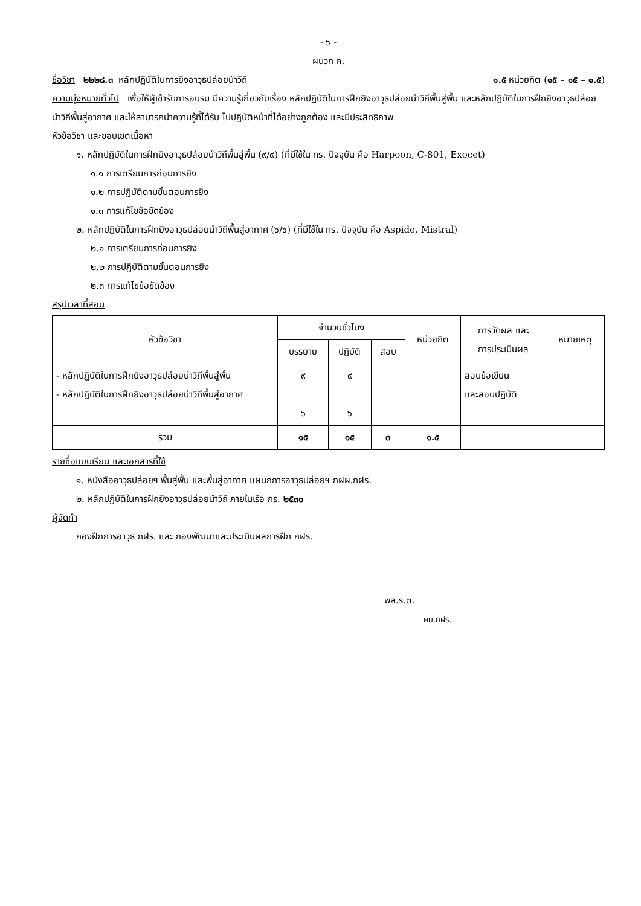- ๖ -
ผนวก ค.
ชื่อวิชา ๒๒๒๘.๓ หลักปฏิบัติในการยิงอาวุธปล่อยนำวิถี ๑.๕ หน่วยกิต (๑๕ – ๑๕ – ๑.๕)
ความมุ่งหมายทั่วไป เพื่อให้ผู้เข้ารับการอบรม มีความรู้เกี่ยวกับเรื่อง หลักปฏิบัติในการฝึกยิงอาวุธปล่อยนำวิถีพื้นสู่พื้น และหลักปฏิบัติในการฝึกยิงอาวุธปล่อยนำวิถีพื้นสู่อากาศ และให้สามารถนำความรู้ที่ได้รับ ไปปฏิบัติหน้าที่ได้อย่างถูกต้อง และมีประสิทธิภาพ
หัวข้อวิชา และขอบเขตเนื้อหา
๑. หลักปฏิบัติในการฝึกยิงอาวุธปล่อยนำวิถีพื้นสู่พื้น (๙/๙) (ที่มีใช้ใน ทร. ปัจจุบัน คือ Harpoon, C-801, Exocet)
๑.๑ การเตรียมการก่อนการยิง
๑.๒ การปฏิบัติตามขั้นตอนการยิง
๑.๓ การแก้ไขข้อขัดข้อง
๒. หลักปฏิบัติในการฝึกยิงอาวุธปล่อยนำวิถีพื้นสู่อากาศ (๖/๖) (ที่มีใช้ใน ทร. ปัจจุบัน คือ Aspide, Mistral)
๒.๑ การเตรียมการก่อนการยิง
๒.๒ การปฏิบัติตามขั้นตอนการยิง
๒.๓ การแก้ไขข้อขัดข้อง
สรุปเวลาที่สอน
| หัวข้อวิชา | จำนวนชั่วโมง | | | หน่วยกิต | การวัดผล และ การประเมินผล | หมายเหตุ |
| --- | --- | --- | --- | --- | --- | --- |
| | บรรยาย | ปฏิบัติ | สอบ | | | |
| - หลักปฏิบัติในการฝึกยิงอาวุธปล่อยนำวิถีพื้นสู่พื้น - หลักปฏิบัติในการฝึกยิงอาวุธปล่อยนำวิถีพื้นสู่อากาศ | ๙ ๖ | ๙ ๖ | | | สอบข้อเขียน และสอบปฏิบัติ | |
| รวม | ๑๕ | ๑๕ | ๓ | ๑.๕ | | |
รายชื่อแบบเรียน และเอกสารที่ใช้
๑. หนังสืออาวุธปล่อยฯ พื้นสู่พื้น และพื้นสู่อากาศ แผนกการอาวุธปล่อยฯ กฝผ.กฝร.
๒. หลักปฏิบัติในการฝึกยิงอาวุธปล่อยนำวิถี ภายในเรือ กร. ๒๕๓๐
ผู้จัดทำ
กองฝึกการอาวุธ กฝร. และ กองพัฒนาและประเมินผลการฝึก กฝร.
พล.ร.ต.
ผบ.กฝร.